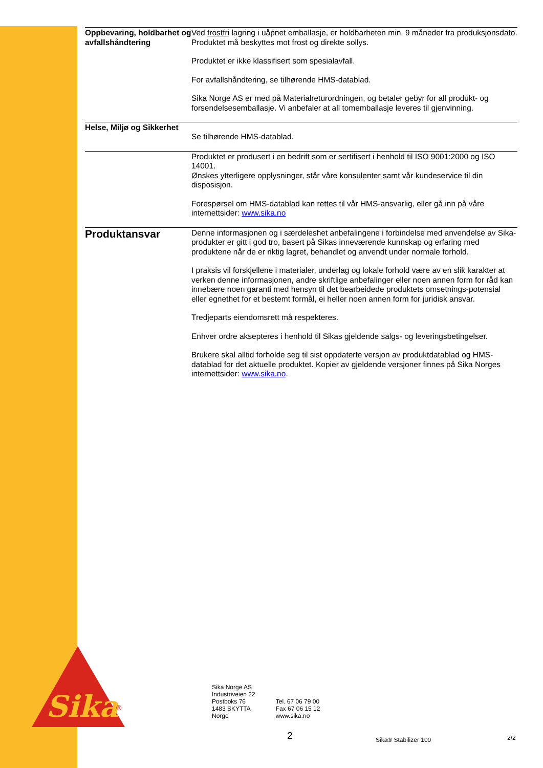Sika
®
Oppbevaring, holdbarhet og avfallshåndtering
Ved frostfri lagring i uåpnet emballasje, er holdbarheten min. 9 måneder fra produksjonsdato. Produktet må beskyttes mot frost og direkte sollys.
Produktet er ikke klassifisert som spesialavfall.
For avfallshåndtering, se tilhørende HMS-datablad.
Sika Norge AS er med på Materialreturordningen, og betaler gebyr for all produkt- og forsendelsesemballasje. Vi anbefaler at all tomemballasje leveres til gjenvinning.
Helse, Miljø og Sikkerhet
Se tilhørende HMS-datablad.
Produktet er produsert i en bedrift som er sertifisert i henhold til ISO 9001:2000 og ISO 14001.
Ønskes ytterligere opplysninger, står våre konsulenter samt vår kundeservice til din disposisjon.
Forespørsel om HMS-datablad kan rettes til vår HMS-ansvarlig, eller gå inn på våre internettsider: www.sika.no
Produktansvar
Denne informasjonen og i særdeleshet anbefalingene i forbindelse med anvendelse av Sika-produkter er gitt i god tro, basert på Sikas inneværende kunnskap og erfaring med produktene når de er riktig lagret, behandlet og anvendt under normale forhold.
I praksis vil forskjellene i materialer, underlag og lokale forhold være av en slik karakter at verken denne informasjonen, andre skriftlige anbefalinger eller noen annen form for råd kan innebære noen garanti med hensyn til det bearbeidede produktets omsetnings-potensial eller egnethet for et bestemt formål, ei heller noen annen form for juridisk ansvar.
Tredjeparts eiendomsrett må respekteres.
Enhver ordre aksepteres i henhold til Sikas gjeldende salgs- og leveringsbetingelser.
Brukere skal alltid forholde seg til sist oppdaterte versjon av produktdatablad og HMS-datablad for det aktuelle produktet. Kopier av gjeldende versjoner finnes på Sika Norges internettsider: www.sika.no.
Sika Norge AS
Industriveien 22
Postboks 76
1483 SKYTTA
Norge
Tel. 67 06 79 00
Fax 67 06 15 12
www.sika.no
2 Sika® Stabilizer 100 2/2